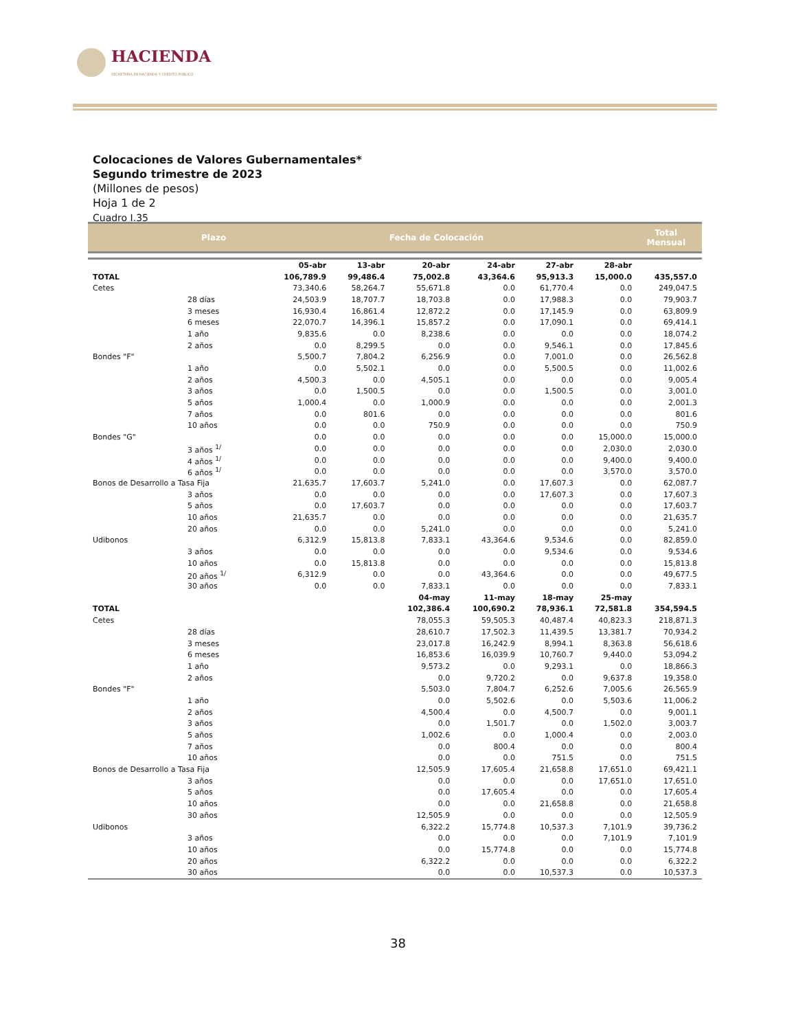HACIENDA
SECRETARÍA DE HACIENDA Y CRÉDITO PÚBLICO
Colocaciones de Valores Gubernamentales*
Segundo trimestre de 2023
(Millones de pesos)
Hoja 1 de 2
Cuadro I.35
Plazo Fecha de Colocación Total
Mensual
| | | 05-abr | 13-abr | 20-abr | 24-abr | 27-abr | 28-abr | |
| TOTAL | | 106,789.9 | 99,486.4 | 75,002.8 | 43,364.6 | 95,913.3 | 15,000.0 | 435,557.0 |
| Cetes | | 73,340.6 | 58,264.7 | 55,671.8 | 0.0 | 61,770.4 | 0.0 | 249,047.5 |
| 28 días | | 24,503.9 | 18,707.7 | 18,703.8 | 0.0 | 17,988.3 | 0.0 | 79,903.7 |
| 3 meses | | 16,930.4 | 16,861.4 | 12,872.2 | 0.0 | 17,145.9 | 0.0 | 63,809.9 |
| 6 meses | | 22,070.7 | 14,396.1 | 15,857.2 | 0.0 | 17,090.1 | 0.0 | 69,414.1 |
| 1 año | | 9,835.6 | 0.0 | 8,238.6 | 0.0 | 0.0 | 0.0 | 18,074.2 |
| 2 años | | 0.0 | 8,299.5 | 0.0 | 0.0 | 9,546.1 | 0.0 | 17,845.6 |
| Bondes "F" | | 5,500.7 | 7,804.2 | 6,256.9 | 0.0 | 7,001.0 | 0.0 | 26,562.8 |
| 1 año | | 0.0 | 5,502.1 | 0.0 | 0.0 | 5,500.5 | 0.0 | 11,002.6 |
| 2 años | | 4,500.3 | 0.0 | 4,505.1 | 0.0 | 0.0 | 0.0 | 9,005.4 |
| 3 años | | 0.0 | 1,500.5 | 0.0 | 0.0 | 1,500.5 | 0.0 | 3,001.0 |
| 5 años | | 1,000.4 | 0.0 | 1,000.9 | 0.0 | 0.0 | 0.0 | 2,001.3 |
| 7 años | | 0.0 | 801.6 | 0.0 | 0.0 | 0.0 | 0.0 | 801.6 |
| 10 años | | 0.0 | 0.0 | 750.9 | 0.0 | 0.0 | 0.0 | 750.9 |
| Bondes "G" | | 0.0 | 0.0 | 0.0 | 0.0 | 0.0 | 15,000.0 | 15,000.0 |
| 3 años <sup>1/</sup> | | 0.0 | 0.0 | 0.0 | 0.0 | 0.0 | 2,030.0 | 2,030.0 |
| 4 años <sup>1/</sup> | | 0.0 | 0.0 | 0.0 | 0.0 | 0.0 | 9,400.0 | 9,400.0 |
| 6 años <sup>1/</sup> | | 0.0 | 0.0 | 0.0 | 0.0 | 0.0 | 3,570.0 | 3,570.0 |
| Bonos de Desarrollo a Tasa Fija | | 21,635.7 | 17,603.7 | 5,241.0 | 0.0 | 17,607.3 | 0.0 | 62,087.7 |
| 3 años | | 0.0 | 0.0 | 0.0 | 0.0 | 17,607.3 | 0.0 | 17,607.3 |
| 5 años | | 0.0 | 17,603.7 | 0.0 | 0.0 | 0.0 | 0.0 | 17,603.7 |
| 10 años | | 21,635.7 | 0.0 | 0.0 | 0.0 | 0.0 | 0.0 | 21,635.7 |
| 20 años | | 0.0 | 0.0 | 5,241.0 | 0.0 | 0.0 | 0.0 | 5,241.0 |
| Udibonos | | 6,312.9 | 15,813.8 | 7,833.1 | 43,364.6 | 9,534.6 | 0.0 | 82,859.0 |
| 3 años | | 0.0 | 0.0 | 0.0 | 0.0 | 9,534.6 | 0.0 | 9,534.6 |
| 10 años | | 0.0 | 15,813.8 | 0.0 | 0.0 | 0.0 | 0.0 | 15,813.8 |
| 20 años <sup>1/</sup> | | 6,312.9 | 0.0 | 0.0 | 43,364.6 | 0.0 | 0.0 | 49,677.5 |
| 30 años | | 0.0 | 0.0 | 7,833.1 | 0.0 | 0.0 | 0.0 | 7,833.1 |
| | | | | 04-may | 11-may | 18-may | 25-may | |
| TOTAL | | | | 102,386.4 | 100,690.2 | 78,936.1 | 72,581.8 | 354,594.5 |
| Cetes | | | | 78,055.3 | 59,505.3 | 40,487.4 | 40,823.3 | 218,871.3 |
| 28 días | | | | 28,610.7 | 17,502.3 | 11,439.5 | 13,381.7 | 70,934.2 |
| 3 meses | | | | 23,017.8 | 16,242.9 | 8,994.1 | 8,363.8 | 56,618.6 |
| 6 meses | | | | 16,853.6 | 16,039.9 | 10,760.7 | 9,440.0 | 53,094.2 |
| 1 año | | | | 9,573.2 | 0.0 | 9,293.1 | 0.0 | 18,866.3 |
| 2 años | | | | 0.0 | 9,720.2 | 0.0 | 9,637.8 | 19,358.0 |
| Bondes "F" | | | | 5,503.0 | 7,804.7 | 6,252.6 | 7,005.6 | 26,565.9 |
| 1 año | | | | 0.0 | 5,502.6 | 0.0 | 5,503.6 | 11,006.2 |
| 2 años | | | | 4,500.4 | 0.0 | 4,500.7 | 0.0 | 9,001.1 |
| 3 años | | | | 0.0 | 1,501.7 | 0.0 | 1,502.0 | 3,003.7 |
| 5 años | | | | 1,002.6 | 0.0 | 1,000.4 | 0.0 | 2,003.0 |
| 7 años | | | | 0.0 | 800.4 | 0.0 | 0.0 | 800.4 |
| 10 años | | | | 0.0 | 0.0 | 751.5 | 0.0 | 751.5 |
| Bonos de Desarrollo a Tasa Fija | | | | 12,505.9 | 17,605.4 | 21,658.8 | 17,651.0 | 69,421.1 |
| 3 años | | | | 0.0 | 0.0 | 0.0 | 17,651.0 | 17,651.0 |
| 5 años | | | | 0.0 | 17,605.4 | 0.0 | 0.0 | 17,605.4 |
| 10 años | | | | 0.0 | 0.0 | 21,658.8 | 0.0 | 21,658.8 |
| 30 años | | | | 12,505.9 | 0.0 | 0.0 | 0.0 | 12,505.9 |
| Udibonos | | | | 6,322.2 | 15,774.8 | 10,537.3 | 7,101.9 | 39,736.2 |
| 3 años | | | | 0.0 | 0.0 | 0.0 | 7,101.9 | 7,101.9 |
| 10 años | | | | 0.0 | 15,774.8 | 0.0 | 0.0 | 15,774.8 |
| 20 años | | | | 6,322.2 | 0.0 | 0.0 | 0.0 | 6,322.2 |
| 30 años | | | | 0.0 | 0.0 | 10,537.3 | 0.0 | 10,537.3 |
38